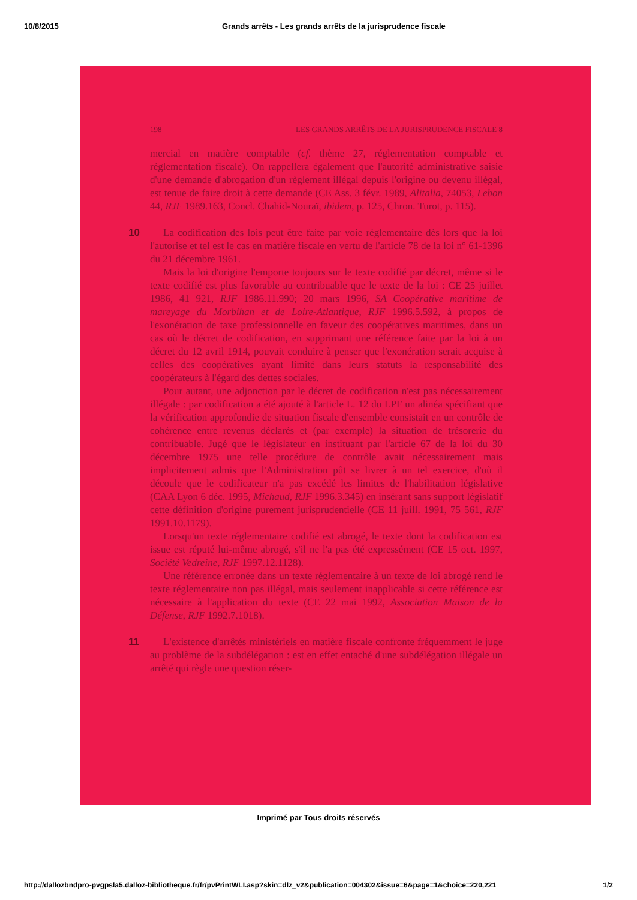10/8/2015 Grands arrêts - Les grands arrêts de la jurisprudence fiscale
198 LES GRANDS ARRÊTS DE LA JURISPRUDENCE FISCALE 8
mercial en matière comptable (cf. thème 27, réglementation comptable et réglementation fiscale). On rappellera également que l'autorité administrative saisie d'une demande d'abrogation d'un règlement illégal depuis l'origine ou devenu illégal, est tenue de faire droit à cette demande (CE Ass. 3 févr. 1989, Alitalia, 74053, Lebon 44, RJF 1989.163, Concl. Chahid-Nouraï, ibidem, p. 125, Chron. Turot, p. 115).
10
La codification des lois peut être faite par voie réglementaire dès lors que la loi l'autorise et tel est le cas en matière fiscale en vertu de l'article 78 de la loi n° 61-1396 du 21 décembre 1961.
Mais la loi d'origine l'emporte toujours sur le texte codifié par décret, même si le texte codifié est plus favorable au contribuable que le texte de la loi : CE 25 juillet 1986, 41 921, RJF 1986.11.990; 20 mars 1996, SA Coopérative maritime de mareyage du Morbihan et de Loire-Atlantique, RJF 1996.5.592, à propos de l'exonération de taxe professionnelle en faveur des coopératives maritimes, dans un cas où le décret de codification, en supprimant une référence faite par la loi à un décret du 12 avril 1914, pouvait conduire à penser que l'exonération serait acquise à celles des coopératives ayant limité dans leurs statuts la responsabilité des coopérateurs à l'égard des dettes sociales.
Pour autant, une adjonction par le décret de codification n'est pas nécessairement illégale : par codification a été ajouté à l'article L. 12 du LPF un alinéa spécifiant que la vérification approfondie de situation fiscale d'ensemble consistait en un contrôle de cohérence entre revenus déclarés et (par exemple) la situation de trésorerie du contribuable. Jugé que le législateur en instituant par l'article 67 de la loi du 30 décembre 1975 une telle procédure de contrôle avait nécessairement mais implicitement admis que l'Administration pût se livrer à un tel exercice, d'où il découle que le codificateur n'a pas excédé les limites de l'habilitation législative (CAA Lyon 6 déc. 1995, Michaud, RJF 1996.3.345) en insérant sans support législatif cette définition d'origine purement jurisprudentielle (CE 11 juill. 1991, 75 561, RJF 1991.10.1179).
Lorsqu'un texte réglementaire codifié est abrogé, le texte dont la codification est issue est réputé lui-même abrogé, s'il ne l'a pas été expressément (CE 15 oct. 1997, Société Vedreine, RJF 1997.12.1128).
Une référence erronée dans un texte réglementaire à un texte de loi abrogé rend le texte réglementaire non pas illégal, mais seulement inapplicable si cette référence est nécessaire à l'application du texte (CE 22 mai 1992, Association Maison de la Défense, RJF 1992.7.1018).
11
L'existence d'arrêtés ministériels en matière fiscale confronte fréquemment le juge au problème de la subdélégation : est en effet entaché d'une subdélégation illégale un arrêté qui règle une question réser-
Imprimé par Tous droits réservés
http://dallozbndpro-pvgpsla5.dalloz-bibliotheque.fr/fr/pvPrintWLI.asp?skin=dlz_v2&publication=004302&issue=6&page=1&choice=220,221 1/2